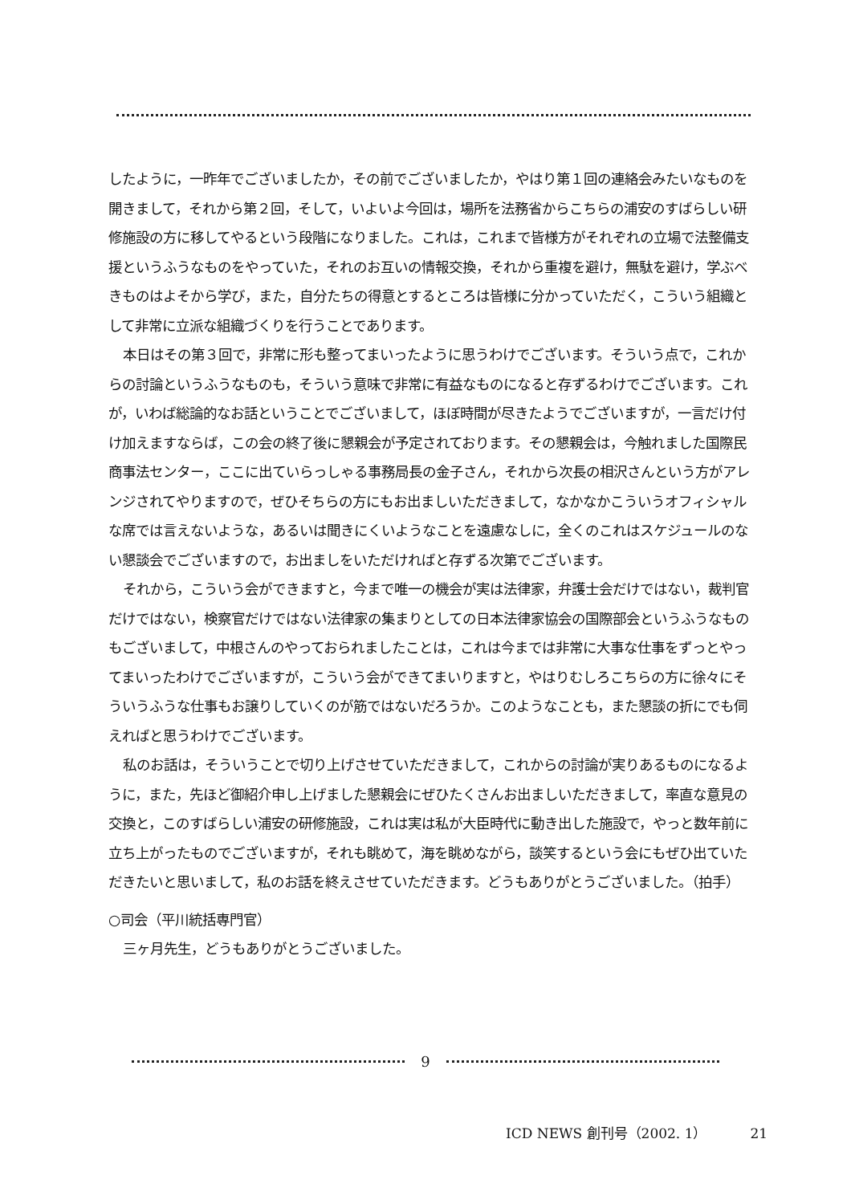したように，一昨年でございましたか，その前でございましたか，やはり第１回の連絡会みたいなものを開きまして，それから第２回，そして，いよいよ今回は，場所を法務省からこちらの浦安のすばらしい研修施設の方に移してやるという段階になりました。これは，これまで皆様方がそれぞれの立場で法整備支援というふうなものをやっていた，それのお互いの情報交換，それから重複を避け，無駄を避け，学ぶべきものはよそから学び，また，自分たちの得意とするところは皆様に分かっていただく，こういう組織として非常に立派な組織づくりを行うことであります。
本日はその第３回で，非常に形も整ってまいったように思うわけでございます。そういう点で，これからの討論というふうなものも，そういう意味で非常に有益なものになると存ずるわけでございます。これが，いわば総論的なお話ということでございまして，ほぼ時間が尽きたようでございますが，一言だけ付け加えますならば，この会の終了後に懇親会が予定されております。その懇親会は，今触れました国際民商事法センター，ここに出ていらっしゃる事務局長の金子さん，それから次長の相沢さんという方がアレンジされてやりますので，ぜひそちらの方にもお出ましいただきまして，なかなかこういうオフィシャルな席では言えないような，あるいは聞きにくいようなことを遠慮なしに，全くのこれはスケジュールのない懇談会でございますので，お出ましをいただければと存ずる次第でございます。
それから，こういう会ができますと，今まで唯一の機会が実は法律家，弁護士会だけではない，裁判官だけではない，検察官だけではない法律家の集まりとしての日本法律家協会の国際部会というふうなものもございまして，中根さんのやっておられましたことは，これは今までは非常に大事な仕事をずっとやってまいったわけでございますが，こういう会ができてまいりますと，やはりむしろこちらの方に徐々にそういうふうな仕事もお譲りしていくのが筋ではないだろうか。このようなことも，また懇談の折にでも伺えればと思うわけでございます。
私のお話は，そういうことで切り上げさせていただきまして，これからの討論が実りあるものになるように，また，先ほど御紹介申し上げました懇親会にぜひたくさんお出ましいただきまして，率直な意見の交換と，このすばらしい浦安の研修施設，これは実は私が大臣時代に動き出した施設で，やっと数年前に立ち上がったものでございますが，それも眺めて，海を眺めながら，談笑するという会にもぜひ出ていただきたいと思いまして，私のお話を終えさせていただきます。どうもありがとうございました。（拍手）
○司会（平川統括専門官）
三ヶ月先生，どうもありがとうございました。
9
ICD NEWS 創刊号（2002. 1） 21